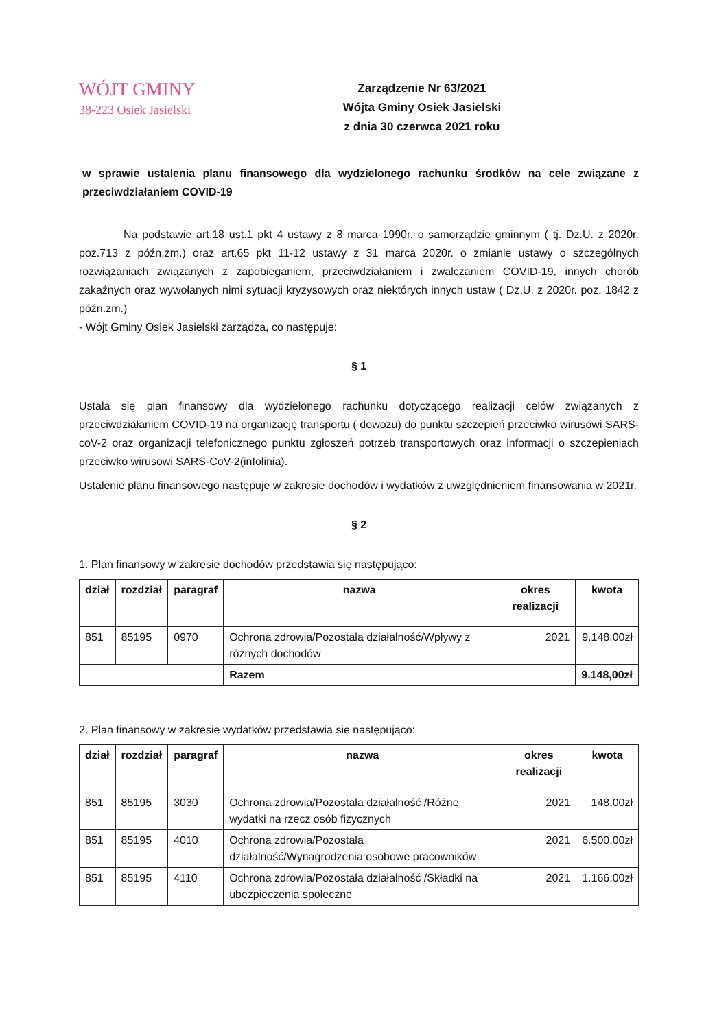WÓJT GMINY
38-223 Osiek Jasielski
Zarządzenie Nr 63/2021
Wójta Gminy Osiek Jasielski
z dnia 30 czerwca 2021 roku
w sprawie ustalenia planu finansowego dla wydzielonego rachunku środków na cele związane z przeciwdziałaniem COVID-19
Na podstawie art.18 ust.1 pkt 4 ustawy z 8 marca 1990r. o samorządzie gminnym ( tj. Dz.U. z 2020r. poz.713 z późn.zm.) oraz art.65 pkt 11-12 ustawy z 31 marca 2020r. o zmianie ustawy o szczególnych rozwiązaniach związanych z zapobieganiem, przeciwdziałaniem i zwalczaniem COVID-19, innych chorób zakaźnych oraz wywołanych nimi sytuacji kryzysowych oraz niektórych innych ustaw ( Dz.U. z 2020r. poz. 1842 z późn.zm.)
- Wójt Gminy Osiek Jasielski zarządza, co następuje:
§ 1
Ustala się plan finansowy dla wydzielonego rachunku dotyczącego realizacji celów związanych z przeciwdziałaniem COVID-19 na organizację transportu ( dowozu) do punktu szczepień przeciwko wirusowi SARS-coV-2 oraz organizacji telefonicznego punktu zgłoszeń potrzeb transportowych oraz informacji o szczepieniach przeciwko wirusowi SARS-CoV-2(infolinia).
Ustalenie planu finansowego następuje w zakresie dochodów i wydatków z uwzględnieniem finansowania w 2021r.
§ 2
1. Plan finansowy w zakresie dochodów przedstawia się następująco:
| dział | rozdział | paragraf | nazwa | okres realizacji | kwota |
| --- | --- | --- | --- | --- | --- |
| 851 | 85195 | 0970 | Ochrona zdrowia/Pozostała działalność/Wpływy z różnych dochodów | 2021 | 9.148,00zł |
| | | | Razem | | 9.148,00zł |
2. Plan finansowy w zakresie wydatków przedstawia się następująco:
| dział | rozdział | paragraf | nazwa | okres realizacji | kwota |
| --- | --- | --- | --- | --- | --- |
| 851 | 85195 | 3030 | Ochrona zdrowia/Pozostała działalność /Różne wydatki na rzecz osób fizycznych | 2021 | 148,00zł |
| 851 | 85195 | 4010 | Ochrona zdrowia/Pozostała działalność/Wynagrodzenia osobowe pracowników | 2021 | 6.500,00zł |
| 851 | 85195 | 4110 | Ochrona zdrowia/Pozostała działalność /Składki na ubezpieczenia społeczne | 2021 | 1.166,00zł |